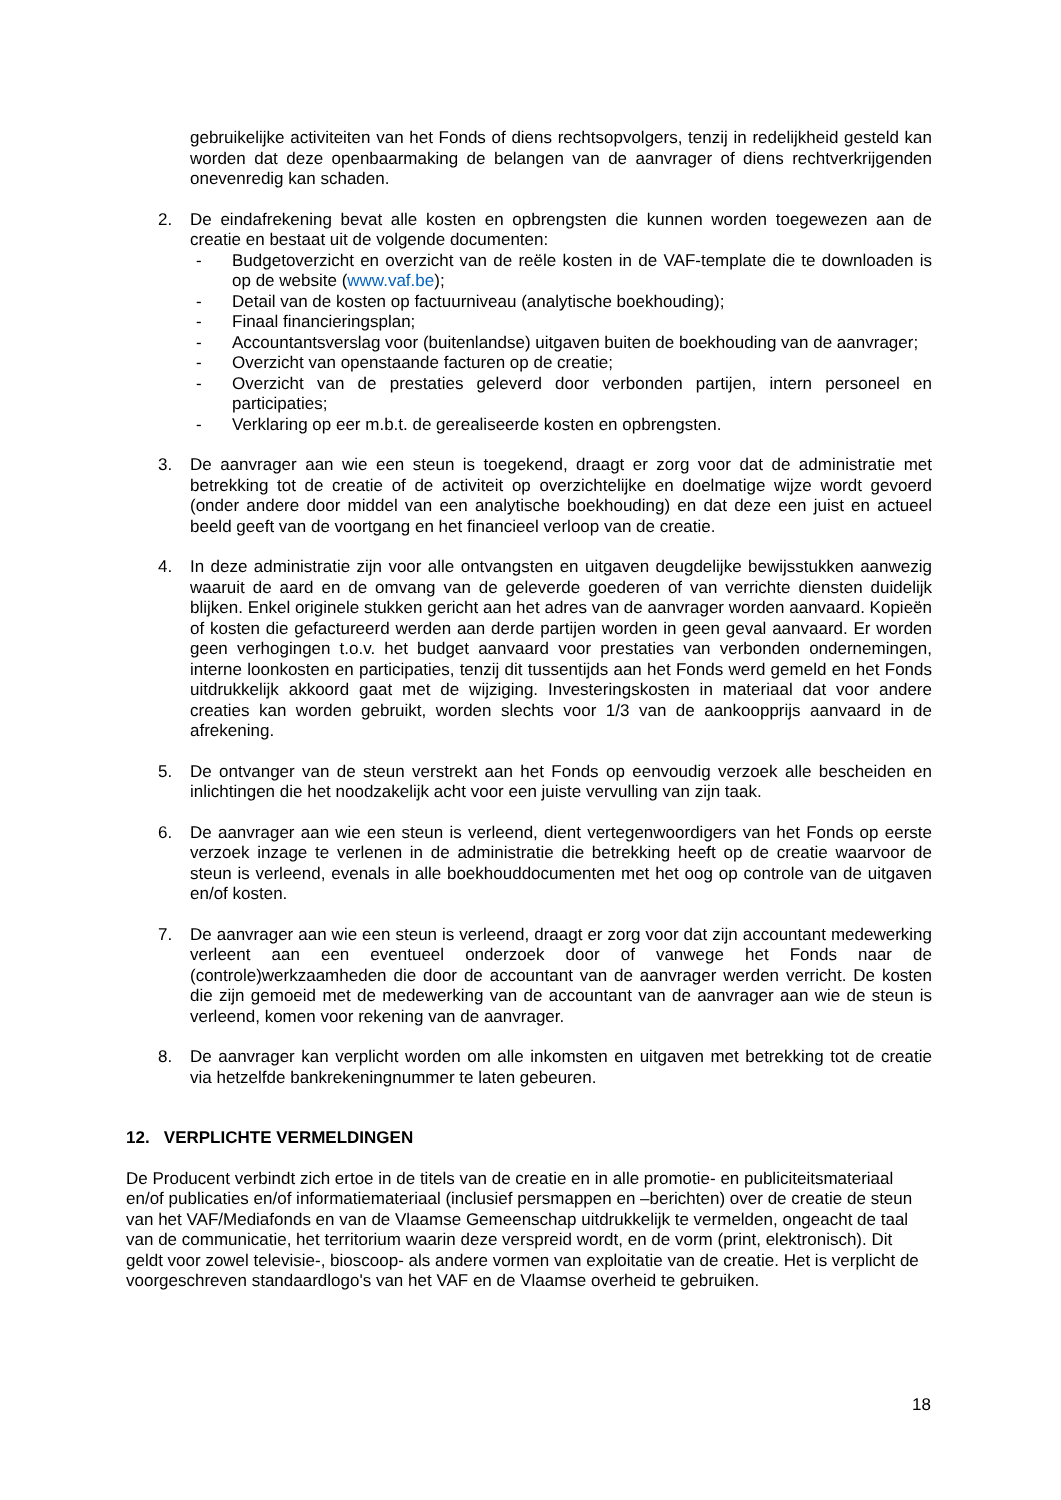gebruikelijke activiteiten van het Fonds of diens rechtsopvolgers, tenzij in redelijkheid gesteld kan worden dat deze openbaarmaking de belangen van de aanvrager of diens rechtverkrijgenden onevenredig kan schaden.
2. De eindafrekening bevat alle kosten en opbrengsten die kunnen worden toegewezen aan de creatie en bestaat uit de volgende documenten:
- Budgetoverzicht en overzicht van de reële kosten in de VAF-template die te downloaden is op de website (www.vaf.be);
- Detail van de kosten op factuurniveau (analytische boekhouding);
- Finaal financieringsplan;
- Accountantsverslag voor (buitenlandse) uitgaven buiten de boekhouding van de aanvrager;
- Overzicht van openstaande facturen op de creatie;
- Overzicht van de prestaties geleverd door verbonden partijen, intern personeel en participaties;
- Verklaring op eer m.b.t. de gerealiseerde kosten en opbrengsten.
3. De aanvrager aan wie een steun is toegekend, draagt er zorg voor dat de administratie met betrekking tot de creatie of de activiteit op overzichtelijke en doelmatige wijze wordt gevoerd (onder andere door middel van een analytische boekhouding) en dat deze een juist en actueel beeld geeft van de voortgang en het financieel verloop van de creatie.
4. In deze administratie zijn voor alle ontvangsten en uitgaven deugdelijke bewijsstukken aanwezig waaruit de aard en de omvang van de geleverde goederen of van verrichte diensten duidelijk blijken. Enkel originele stukken gericht aan het adres van de aanvrager worden aanvaard. Kopieën of kosten die gefactureerd werden aan derde partijen worden in geen geval aanvaard. Er worden geen verhogingen t.o.v. het budget aanvaard voor prestaties van verbonden ondernemingen, interne loonkosten en participaties, tenzij dit tussentijds aan het Fonds werd gemeld en het Fonds uitdrukkelijk akkoord gaat met de wijziging. Investeringskosten in materiaal dat voor andere creaties kan worden gebruikt, worden slechts voor 1/3 van de aankoopprijs aanvaard in de afrekening.
5. De ontvanger van de steun verstrekt aan het Fonds op eenvoudig verzoek alle bescheiden en inlichtingen die het noodzakelijk acht voor een juiste vervulling van zijn taak.
6. De aanvrager aan wie een steun is verleend, dient vertegenwoordigers van het Fonds op eerste verzoek inzage te verlenen in de administratie die betrekking heeft op de creatie waarvoor de steun is verleend, evenals in alle boekhouddocumenten met het oog op controle van de uitgaven en/of kosten.
7. De aanvrager aan wie een steun is verleend, draagt er zorg voor dat zijn accountant medewerking verleent aan een eventueel onderzoek door of vanwege het Fonds naar de (controle)werkzaamheden die door de accountant van de aanvrager werden verricht. De kosten die zijn gemoeid met de medewerking van de accountant van de aanvrager aan wie de steun is verleend, komen voor rekening van de aanvrager.
8. De aanvrager kan verplicht worden om alle inkomsten en uitgaven met betrekking tot de creatie via hetzelfde bankrekeningnummer te laten gebeuren.
12. VERPLICHTE VERMELDINGEN
De Producent verbindt zich ertoe in de titels van de creatie en in alle promotie- en publiciteitsmateriaal en/of publicaties en/of informatiemateriaal (inclusief persmappen en –berichten) over de creatie de steun van het VAF/Mediafonds en van de Vlaamse Gemeenschap uitdrukkelijk te vermelden, ongeacht de taal van de communicatie, het territorium waarin deze verspreid wordt, en de vorm (print, elektronisch). Dit geldt voor zowel televisie-, bioscoop- als andere vormen van exploitatie van de creatie. Het is verplicht de voorgeschreven standaardlogo's van het VAF en de Vlaamse overheid te gebruiken.
18